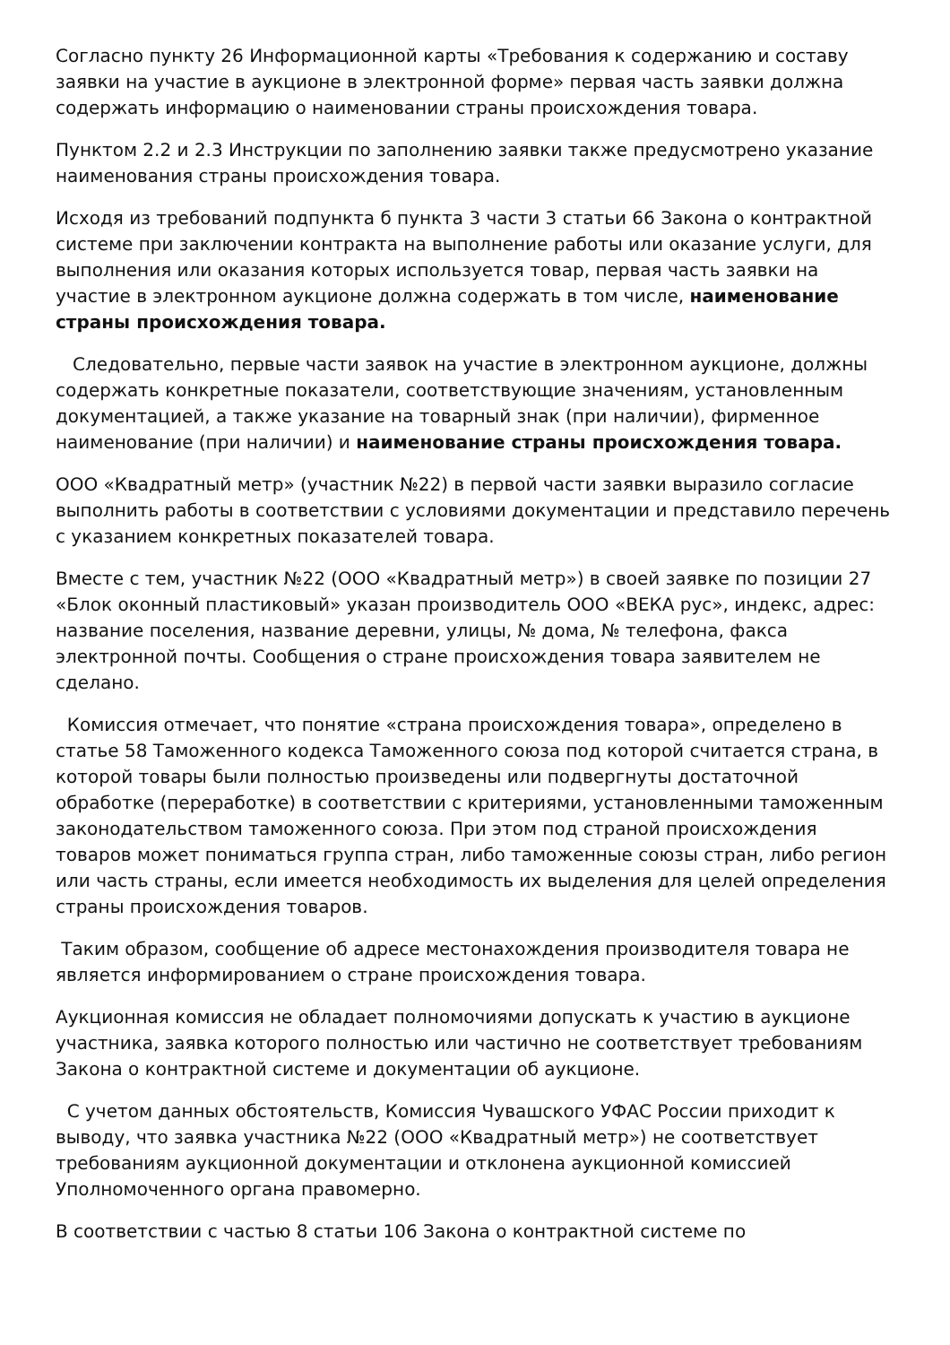Согласно пункту 26 Информационной карты «Требования к содержанию и составу заявки на участие в аукционе в электронной форме» первая часть заявки должна содержать информацию о наименовании страны происхождения товара.
Пунктом 2.2 и 2.3 Инструкции по заполнению заявки также предусмотрено указание наименования страны происхождения товара.
Исходя из требований подпункта б пункта 3 части 3 статьи 66 Закона о контрактной системе при заключении контракта на выполнение работы или оказание услуги, для выполнения или оказания которых используется товар, первая часть заявки на участие в электронном аукционе должна содержать в том числе, наименование страны происхождения товара.
Следовательно, первые части заявок на участие в электронном аукционе, должны содержать конкретные показатели, соответствующие значениям, установленным документацией, а также указание на товарный знак (при наличии), фирменное наименование (при наличии) и наименование страны происхождения товара.
ООО «Квадратный метр» (участник №22) в первой части заявки выразило согласие выполнить работы в соответствии с условиями документации и представило перечень с указанием конкретных показателей товара.
Вместе с тем, участник №22 (ООО «Квадратный метр») в своей заявке по позиции 27 «Блок оконный пластиковый» указан производитель ООО «ВЕКА рус», индекс, адрес: название поселения, название деревни, улицы, № дома, № телефона, факса электронной почты. Сообщения о стране происхождения товара заявителем не сделано.
Комиссия отмечает, что понятие «страна происхождения товара», определено в статье 58 Таможенного кодекса Таможенного союза под которой считается страна, в которой товары были полностью произведены или подвергнуты достаточной обработке (переработке) в соответствии с критериями, установленными таможенным законодательством таможенного союза. При этом под страной происхождения товаров может пониматься группа стран, либо таможенные союзы стран, либо регион или часть страны, если имеется необходимость их выделения для целей определения страны происхождения товаров.
Таким образом, сообщение об адресе местонахождения производителя товара не является информированием о стране происхождения товара.
Аукционная комиссия не обладает полномочиями допускать к участию в аукционе участника, заявка которого полностью или частично не соответствует требованиям Закона о контрактной системе и документации об аукционе.
С учетом данных обстоятельств, Комиссия Чувашского УФАС России приходит к выводу, что заявка участника №22 (ООО «Квадратный метр») не соответствует требованиям аукционной документации и отклонена аукционной комиссией Уполномоченного органа правомерно.
В соответствии с частью 8 статьи 106 Закона о контрактной системе по